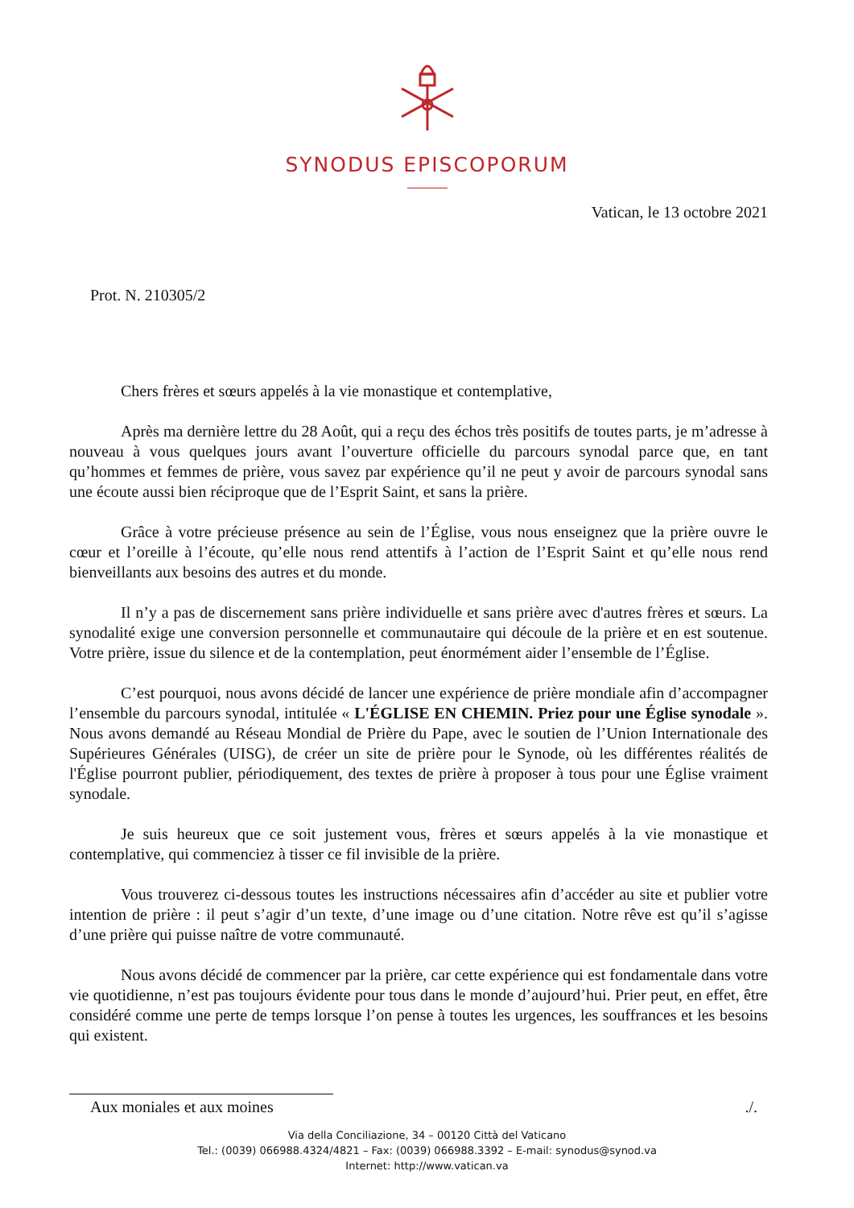SYNODUS EPISCOPORUM
Vatican, le 13 octobre 2021
Prot. N. 210305/2
Chers frères et sœurs appelés à la vie monastique et contemplative,
Après ma dernière lettre du 28 Août, qui a reçu des échos très positifs de toutes parts, je m’adresse à nouveau à vous quelques jours avant l’ouverture officielle du parcours synodal parce que, en tant qu’hommes et femmes de prière, vous savez par expérience qu’il ne peut y avoir de parcours synodal sans une écoute aussi bien réciproque que de l’Esprit Saint, et sans la prière.
Grâce à votre précieuse présence au sein de l’Église, vous nous enseignez que la prière ouvre le cœur et l’oreille à l’écoute, qu’elle nous rend attentifs à l’action de l’Esprit Saint et qu’elle nous rend bienveillants aux besoins des autres et du monde.
Il n’y a pas de discernement sans prière individuelle et sans prière avec d'autres frères et sœurs. La synodalité exige une conversion personnelle et communautaire qui découle de la prière et en est soutenue. Votre prière, issue du silence et de la contemplation, peut énormément aider l’ensemble de l’Église.
C’est pourquoi, nous avons décidé de lancer une expérience de prière mondiale afin d’accompagner l’ensemble du parcours synodal, intitulée « L'ÉGLISE EN CHEMIN. Priez pour une Église synodale ». Nous avons demandé au Réseau Mondial de Prière du Pape, avec le soutien de l’Union Internationale des Supérieures Générales (UISG), de créer un site de prière pour le Synode, où les différentes réalités de l'Église pourront publier, périodiquement, des textes de prière à proposer à tous pour une Église vraiment synodale.
Je suis heureux que ce soit justement vous, frères et sœurs appelés à la vie monastique et contemplative, qui commenciez à tisser ce fil invisible de la prière.
Vous trouverez ci-dessous toutes les instructions nécessaires afin d’accéder au site et publier votre intention de prière : il peut s’agir d’un texte, d’une image ou d’une citation. Notre rêve est qu’il s’agisse d’une prière qui puisse naître de votre communauté.
Nous avons décidé de commencer par la prière, car cette expérience qui est fondamentale dans votre vie quotidienne, n’est pas toujours évidente pour tous dans le monde d’aujourd’hui. Prier peut, en effet, être considéré comme une perte de temps lorsque l’on pense à toutes les urgences, les souffrances et les besoins qui existent.
Aux moniales et aux moines ./.
Via della Conciliazione, 34 – 00120 Città del Vaticano
Tel.: (0039) 066988.4324/4821 – Fax: (0039) 066988.3392 – E-mail: synodus@synod.va
Internet: http://www.vatican.va